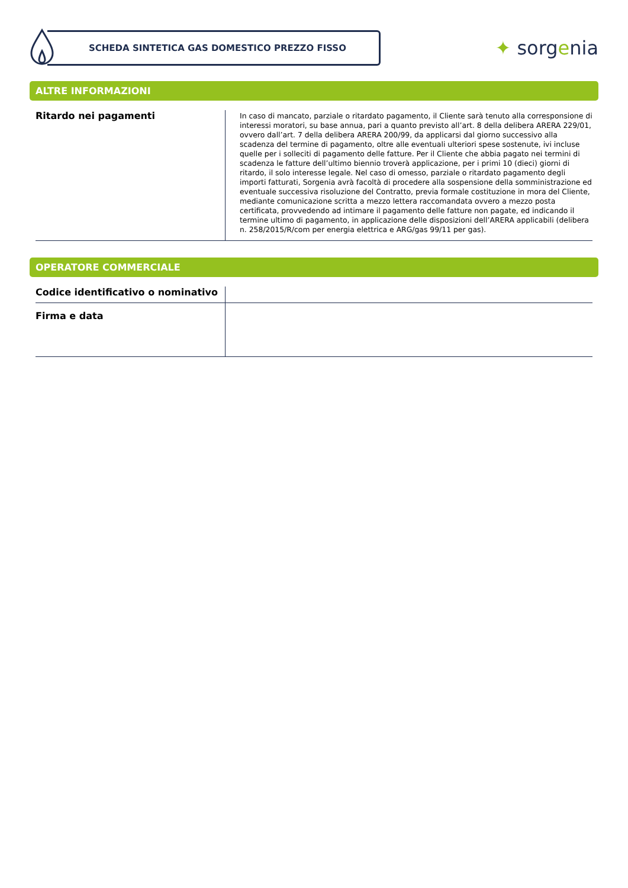SCHEDA SINTETICA GAS DOMESTICO PREZZO FISSO
✦ sorgenia
ALTRE INFORMAZIONI
| Ritardo nei pagamenti | In caso di mancato, parziale o ritardato pagamento, il Cliente sarà tenuto alla corresponsione di interessi moratori, su base annua, pari a quanto previsto all’art. 8 della delibera ARERA 229/01, ovvero dall’art. 7 della delibera ARERA 200/99, da applicarsi dal giorno successivo alla scadenza del termine di pagamento, oltre alle eventuali ulteriori spese sostenute, ivi incluse quelle per i solleciti di pagamento delle fatture. Per il Cliente che abbia pagato nei termini di scadenza le fatture dell’ultimo biennio troverà applicazione, per i primi 10 (dieci) giorni di ritardo, il solo interesse legale. Nel caso di omesso, parziale o ritardato pagamento degli importi fatturati, Sorgenia avrà facoltà di procedere alla sospensione della somministrazione ed eventuale successiva risoluzione del Contratto, previa formale costituzione in mora del Cliente, mediante comunicazione scritta a mezzo lettera raccomandata ovvero a mezzo posta certificata, provvedendo ad intimare il pagamento delle fatture non pagate, ed indicando il termine ultimo di pagamento, in applicazione delle disposizioni dell’ARERA applicabili (delibera n. 258/2015/R/com per energia elettrica e ARG/gas 99/11 per gas). |
OPERATORE COMMERCIALE
| Codice identificativo o nominativo | |
| Firma e data | |